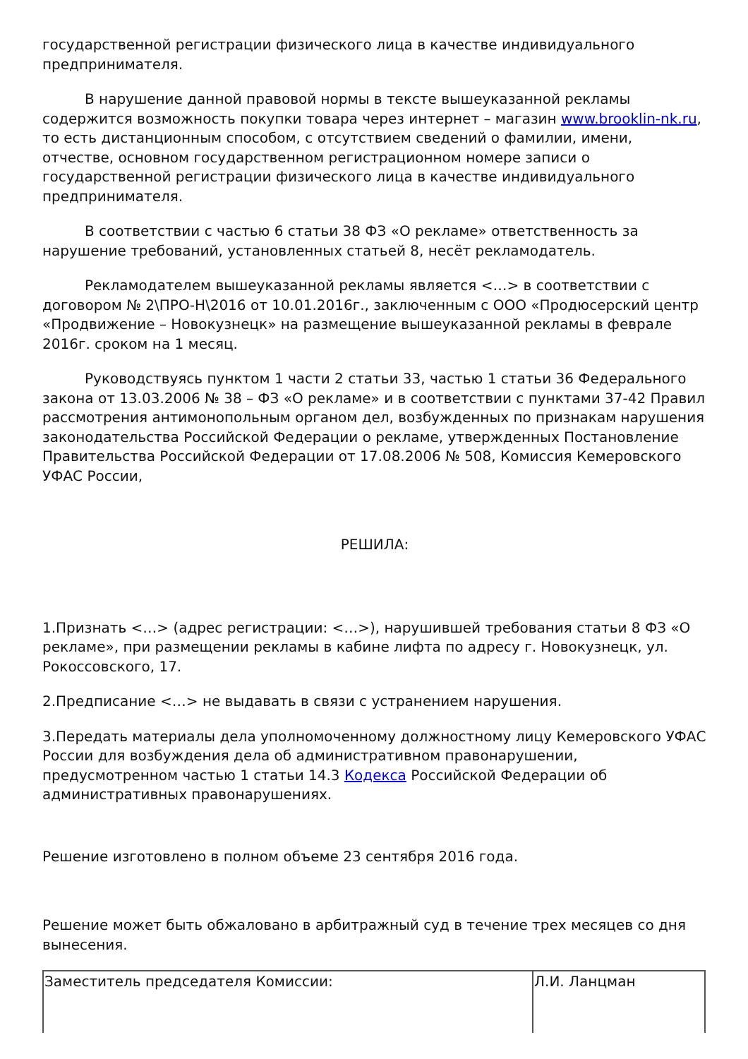государственной регистрации физического лица в качестве индивидуального предпринимателя.
В нарушение данной правовой нормы в тексте вышеуказанной рекламы содержится возможность покупки товара через интернет – магазин www.brooklin-nk.ru, то есть дистанционным способом, с отсутствием сведений о фамилии, имени, отчестве, основном государственном регистрационном номере записи о государственной регистрации физического лица в качестве индивидуального предпринимателя.
В соответствии с частью 6 статьи 38 ФЗ «О рекламе» ответственность за нарушение требований, установленных статьей 8, несёт рекламодатель.
Рекламодателем вышеуказанной рекламы является <…> в соответствии с договором № 2\ПРО-Н\2016 от 10.01.2016г., заключенным с ООО «Продюсерский центр «Продвижение – Новокузнецк» на размещение вышеуказанной рекламы в феврале 2016г. сроком на 1 месяц.
Руководствуясь пунктом 1 части 2 статьи 33, частью 1 статьи 36 Федерального закона от 13.03.2006 № 38 – ФЗ «О рекламе» и в соответствии с пунктами 37-42 Правил рассмотрения антимонопольным органом дел, возбужденных по признакам нарушения законодательства Российской Федерации о рекламе, утвержденных Постановление Правительства Российской Федерации от 17.08.2006 № 508, Комиссия Кемеровского УФАС России,
РЕШИЛА:
1.Признать <…> (адрес регистрации: <…>), нарушившей требования статьи 8 ФЗ «О рекламе», при размещении рекламы в кабине лифта по адресу г. Новокузнецк, ул. Рокоссовского, 17.
2.Предписание <…> не выдавать в связи с устранением нарушения.
3.Передать материалы дела уполномоченному должностному лицу Кемеровского УФАС России для возбуждения дела об административном правонарушении, предусмотренном частью 1 статьи 14.3 Кодекса Российской Федерации об административных правонарушениях.
Решение изготовлено в полном объеме 23 сентября 2016 года.
Решение может быть обжаловано в арбитражный суд в течение трех месяцев со дня вынесения.
| Заместитель председателя Комиссии: | Л.И. Ланцман |